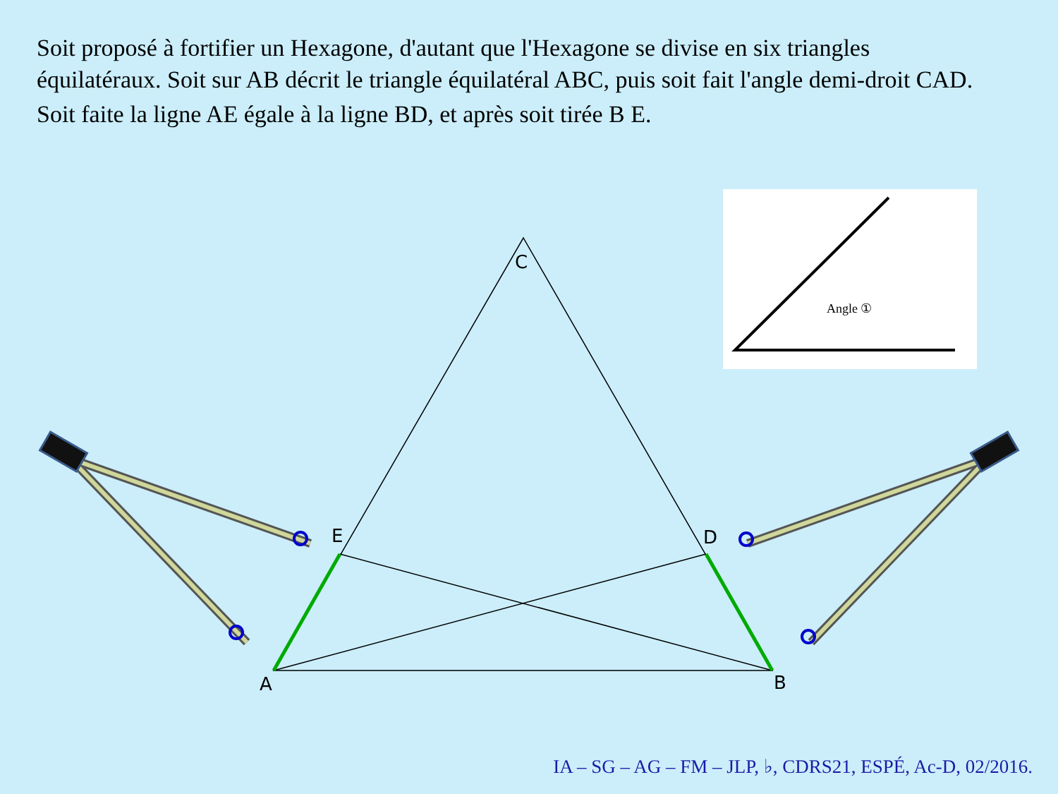Soit proposé à fortifier un Hexagone, d'autant que l'Hexagone se divise en six triangles équilatéraux. Soit sur AB décrit le triangle équilatéral ABC, puis soit fait l'angle demi-droit CAD.
Soit faite la ligne AE égale à la ligne BD, et après soit tirée B E.
Angle ①
C
E
D
A
B
IA – SG – AG – FM – JLP, ♭, CDRS21, ESPÉ, Ac-D, 02/2016.